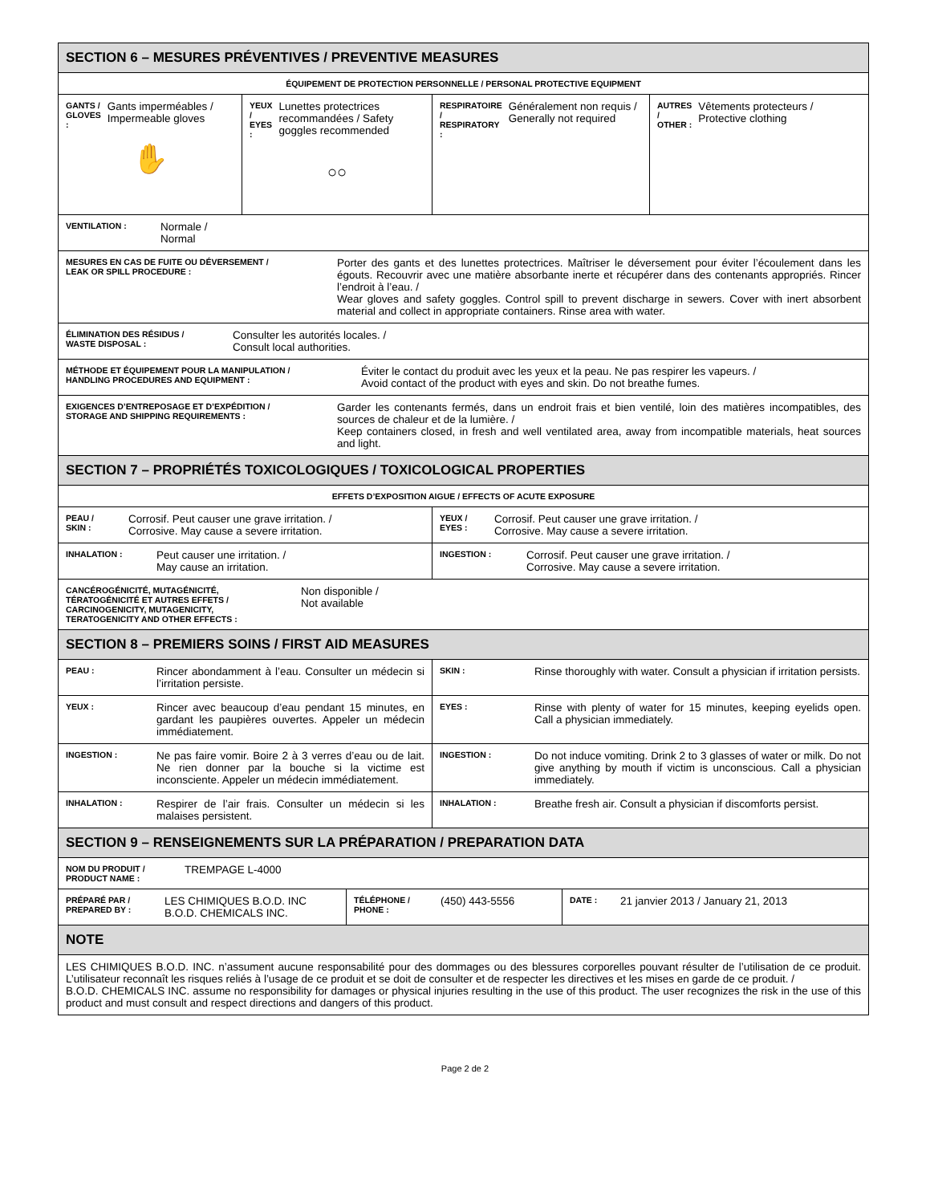| SECTION 6 – MESURES PRÉVENTIVES / PREVENTIVE MEASURES | | | |
| ÉQUIPEMENT DE PROTECTION PERSONNELLE / PERSONAL PROTECTIVE EQUIPMENT | | | |
| GANTS / GLOVES : Gants imperméables / Impermeable gloves ✋ | YEUX / EYES : Lunettes protectrices recommandées / Safety goggles recommended ○○ | RESPIRATOIRE / RESPIRATORY : Généralement non requis / Generally not required | AUTRES / OTHER : Vêtements protecteurs / Protective clothing |
| VENTILATION : Normale / Normal | | | |
| MESURES EN CAS DE FUITE OU DÉVERSEMENT / LEAK OR SPILL PROCEDURE : Porter des gants et des lunettes protectrices. Maîtriser le déversement pour éviter l’écoulement dans les égouts. Recouvrir avec une matière absorbante inerte et récupérer dans des contenants appropriés. Rincer l’endroit à l’eau. / Wear gloves and safety goggles. Control spill to prevent discharge in sewers. Cover with inert absorbent material and collect in appropriate containers. Rinse area with water. | | | |
| ÉLIMINATION DES RÉSIDUS / WASTE DISPOSAL : Consulter les autorités locales. / Consult local authorities. | | | |
| MÉTHODE ET ÉQUIPEMENT POUR LA MANIPULATION / HANDLING PROCEDURES AND EQUIPMENT : Éviter le contact du produit avec les yeux et la peau. Ne pas respirer les vapeurs. / Avoid contact of the product with eyes and skin. Do not breathe fumes. | | | |
| EXIGENCES D’ENTREPOSAGE ET D’EXPÉDITION / STORAGE AND SHIPPING REQUIREMENTS : Garder les contenants fermés, dans un endroit frais et bien ventilé, loin des matières incompatibles, des sources de chaleur et de la lumière. / Keep containers closed, in fresh and well ventilated area, away from incompatible materials, heat sources and light. | | | |
| SECTION 7 – PROPRIÉTÉS TOXICOLOGIQUES / TOXICOLOGICAL PROPERTIES | | | |
| EFFETS D’EXPOSITION AIGUE / EFFECTS OF ACUTE EXPOSURE | | | |
| PEAU / SKIN : Corrosif. Peut causer une grave irritation. / Corrosive. May cause a severe irritation. | | YEUX / EYES : Corrosif. Peut causer une grave irritation. / Corrosive. May cause a severe irritation. | |
| INHALATION : Peut causer une irritation. / May cause an irritation. | | INGESTION : Corrosif. Peut causer une grave irritation. / Corrosive. May cause a severe irritation. | |
| CANCÉROGÉNICITÉ, MUTAGÉNICITÉ, TÉRATOGÉNICITÉ ET AUTRES EFFETS / CARCINOGENICITY, MUTAGENICITY, TERATOGENICITY AND OTHER EFFECTS : Non disponible / Not available | | | |
| SECTION 8 – PREMIERS SOINS / FIRST AID MEASURES | | | |
| PEAU : Rincer abondamment à l’eau. Consulter un médecin si l’irritation persiste. | | SKIN : Rinse thoroughly with water. Consult a physician if irritation persists. | |
| YEUX : Rincer avec beaucoup d’eau pendant 15 minutes, en gardant les paupières ouvertes. Appeler un médecin immédiatement. | | EYES : Rinse with plenty of water for 15 minutes, keeping eyelids open. Call a physician immediately. | |
| INGESTION : Ne pas faire vomir. Boire 2 à 3 verres d’eau ou de lait. Ne rien donner par la bouche si la victime est inconsciente. Appeler un médecin immédiatement. | | INGESTION : Do not induce vomiting. Drink 2 to 3 glasses of water or milk. Do not give anything by mouth if victim is unconscious. Call a physician immediately. | |
| INHALATION : Respirer de l’air frais. Consulter un médecin si les malaises persistent. | | INHALATION : Breathe fresh air. Consult a physician if discomforts persist. | |
| SECTION 9 – RENSEIGNEMENTS SUR LA PRÉPARATION / PREPARATION DATA | | | |
| NOM DU PRODUIT / PRODUCT NAME : TREMPAGE L-4000 | | | |
| PRÉPARÉ PAR / PREPARED BY : LES CHIMIQUES B.O.D. INC B.O.D. CHEMICALS INC. TÉLÉPHONE / PHONE : (450) 443-5556 DATE : 21 janvier 2013 / January 21, 2013 | | | |
| NOTE | | | |
| LES CHIMIQUES B.O.D. INC. n’assument aucune responsabilité pour des dommages ou des blessures corporelles pouvant résulter de l’utilisation de ce produit. L’utilisateur reconnaît les risques reliés à l’usage de ce produit et se doit de consulter et de respecter les directives et les mises en garde de ce produit. / B.O.D. CHEMICALS INC. assume no responsibility for damages or physical injuries resulting in the use of this product. The user recognizes the risk in the use of this product and must consult and respect directions and dangers of this product. | | | |
Page 2 de 2